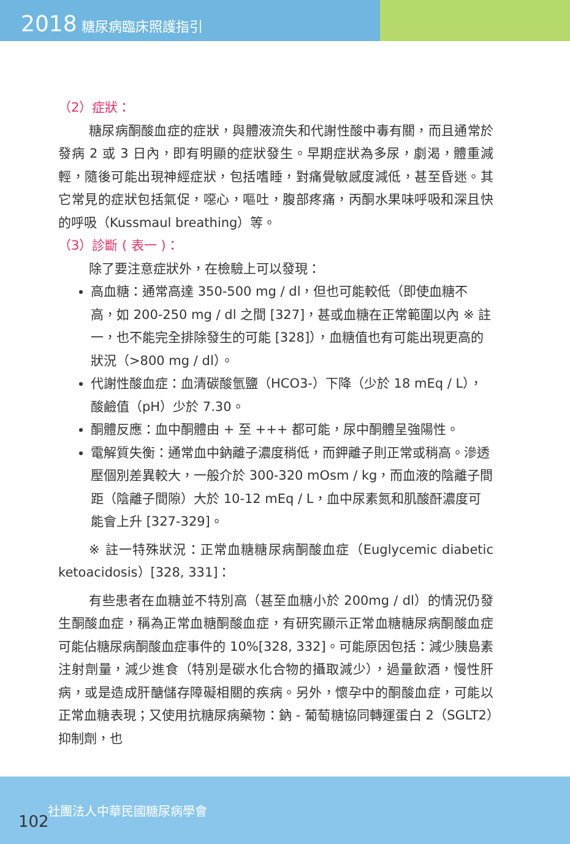2018 糖尿病臨床照護指引
（2）症狀：
糖尿病酮酸血症的症狀，與體液流失和代謝性酸中毒有關，而且通常於發病 2 或 3 日內，即有明顯的症狀發生。早期症狀為多尿，劇渴，體重減輕，隨後可能出現神經症狀，包括嗜睡，對痛覺敏感度減低，甚至昏迷。其它常見的症狀包括氣促，噁心，嘔吐，腹部疼痛，丙酮水果味呼吸和深且快的呼吸（Kussmaul breathing）等。
（3）診斷 ( 表一 )：
除了要注意症狀外，在檢驗上可以發現：
高血糖：通常高達 350-500 mg / dl，但也可能較低（即使血糖不高，如 200-250 mg / dl 之間 [327]，甚或血糖在正常範圍以內 ※ 註一，也不能完全排除發生的可能 [328]），血糖值也有可能出現更高的狀況（>800 mg / dl）。
代謝性酸血症：血清碳酸氫鹽（HCO3-）下降（少於 18 mEq / L），酸鹼值（pH）少於 7.30。
酮體反應：血中酮體由 + 至 +++ 都可能，尿中酮體呈強陽性。
電解質失衡：通常血中鈉離子濃度稍低，而鉀離子則正常或稍高。滲透壓個別差異較大，一般介於 300-320 mOsm / kg，而血液的陰離子間距（陰離子間隙）大於 10-12 mEq / L，血中尿素氮和肌酸酐濃度可能會上升 [327-329]。
※ 註一特殊狀況：正常血糖糖尿病酮酸血症（Euglycemic diabetic ketoacidosis）[328, 331]：
有些患者在血糖並不特別高（甚至血糖小於 200mg / dl）的情況仍發生酮酸血症，稱為正常血糖酮酸血症，有研究顯示正常血糖糖尿病酮酸血症可能佔糖尿病酮酸血症事件的 10%[328, 332]。可能原因包括：減少胰島素注射劑量，減少進食（特別是碳水化合物的攝取減少），過量飲酒，慢性肝病，或是造成肝醣儲存障礙相關的疾病。另外，懷孕中的酮酸血症，可能以正常血糖表現；又使用抗糖尿病藥物：鈉 - 葡萄糖協同轉運蛋白 2（SGLT2）抑制劑，也
102 社團法人中華民國糖尿病學會